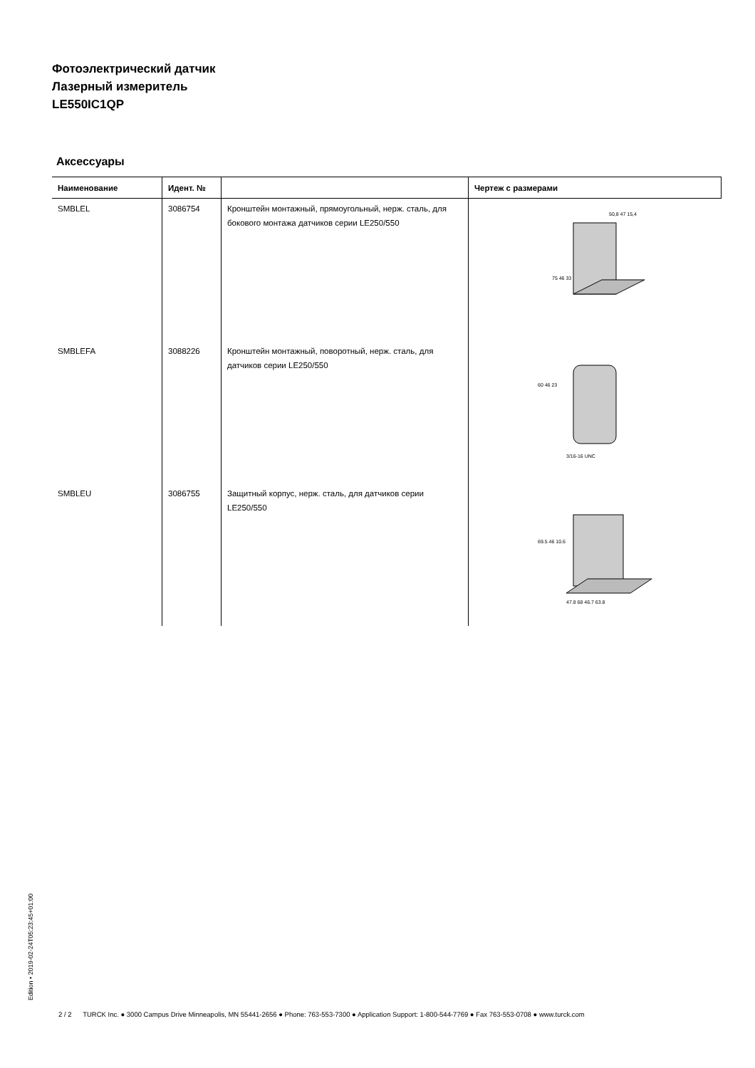Фотоэлектрический датчик
Лазерный измеритель
LE550IC1QP
Аксессуары
| Наименование | Идент. № | | Чертеж с размерами |
| --- | --- | --- | --- |
| SMBLEL | 3086754 | Кронштейн монтажный, прямоугольный, нерж. сталь, для бокового монтажа датчиков серии LE250/550 | 50,8 47 15,4 75 46 33 |
| SMBLEFA | 3088226 | Кронштейн монтажный, поворотный, нерж. сталь, для датчиков серии LE250/550 | 60 46 23 3/16-16 UNC |
| SMBLEU | 3086755 | Защитный корпус, нерж. сталь, для датчиков серии LE250/550 | 69.5 46 10.6 47.8 68 46.7 63.8 |
Edition • 2019-02-24T05:23:45+01:00
2 / 2 TURCK Inc. ● 3000 Campus Drive Minneapolis, MN 55441-2656 ● Phone: 763-553-7300 ● Application Support: 1-800-544-7769 ● Fax 763-553-0708 ● www.turck.com